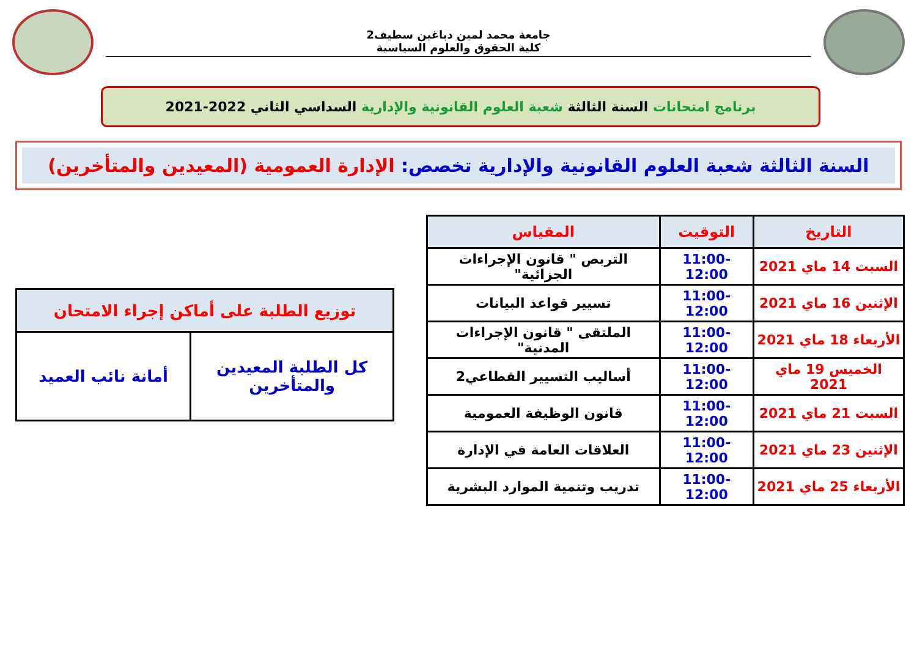جامعة محمد لمين دباغين سطيف2
كلية الحقوق والعلوم السياسية
برنامج امتحانات السنة الثالثة شعبة العلوم القانونية والإدارية السداسي الثاني 2022-2021
السنة الثالثة شعبة العلوم القانونية والإدارية تخصص: الإدارة العمومية (المعيدين والمتأخرين)
| التاريخ | التوقيت | المقياس |
| --- | --- | --- |
| السبت 14 ماي 2021 | 11:00-12:00 | التربص " قانون الإجراءات الجزائية" |
| الإثنين 16 ماي 2021 | 11:00-12:00 | تسيير قواعد البيانات |
| الأربعاء 18 ماي 2021 | 11:00-12:00 | الملتقى " قانون الإجراءات المدنية" |
| الخميس 19 ماي 2021 | 11:00-12:00 | أساليب التسيير القطاعي2 |
| السبت 21 ماي 2021 | 11:00-12:00 | قانون الوظيفة العمومية |
| الإثنين 23 ماي 2021 | 11:00-12:00 | العلاقات العامة في الإدارة |
| الأربعاء 25 ماي 2021 | 11:00-12:00 | تدريب وتنمية الموارد البشرية |
| توزيع الطلبة على أماكن إجراء الامتحان | |
| --- | --- |
| كل الطلبة المعيدين والمتأخرين | أمانة نائب العميد |